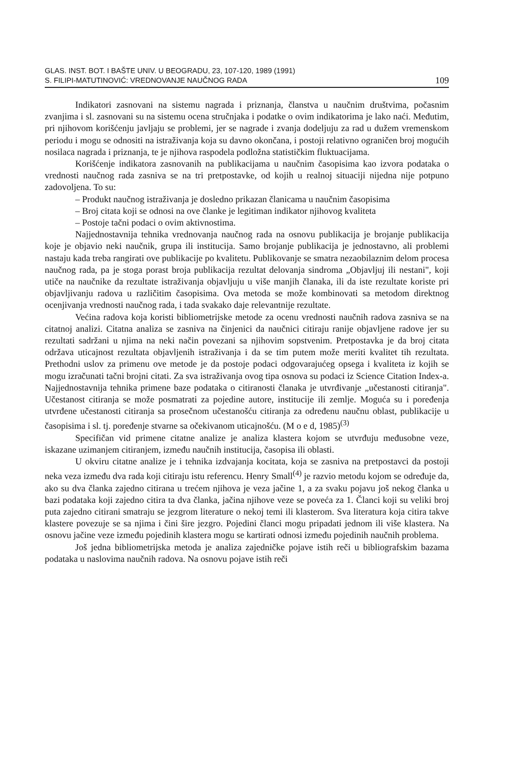GLAS. INST. BOT. I BAŠTE UNIV. U BEOGRADU, 23, 107-120, 1989 (1991)
S. FILIPI-MATUTINOVIĆ: VREDNOVANJE NAUČNOG RADA 109
Indikatori zasnovani na sistemu nagrada i priznanja, članstva u naučnim društvima, počasnim zvanjima i sl. zasnovani su na sistemu ocena stručnjaka i podatke o ovim indikatorima je lako naći. Međutim, pri njihovom korišćenju javljaju se problemi, jer se nagrade i zvanja dodeljuju za rad u dužem vremenskom periodu i mogu se odnositi na istraživanja koja su davno okončana, i postoji relativno ograničen broj mogućih nosilaca nagrada i priznanja, te je njihova raspodela podložna statističkim fluktuacijama.
Korišćenje indikatora zasnovanih na publikacijama u naučnim časopisima kao izvora podataka o vrednosti naučnog rada zasniva se na tri pretpostavke, od kojih u realnoj situaciji nijedna nije potpuno zadovoljena. To su:
– Produkt naučnog istraživanja je dosledno prikazan članicama u naučnim časopisima
– Broj citata koji se odnosi na ove članke je legitiman indikator njihovog kvaliteta
– Postoje tačni podaci o ovim aktivnostima.
Najjednostavnija tehnika vrednovanja naučnog rada na osnovu publikacija je brojanje publikacija koje je objavio neki naučnik, grupa ili institucija. Samo brojanje publikacija je jednostavno, ali problemi nastaju kada treba rangirati ove publikacije po kvalitetu. Publikovanje se smatra nezaobilaznim delom procesa naučnog rada, pa je stoga porast broja publikacija rezultat delovanja sindroma „Objavljuj ili nestani", koji utiče na naučnike da rezultate istraživanja objavljuju u više manjih članaka, ili da iste rezultate koriste pri objavljivanju radova u različitim časopisima. Ova metoda se može kombinovati sa metodom direktnog ocenjivanja vrednosti naučnog rada, i tada svakako daje relevantnije rezultate.
Većina radova koja koristi bibliometrijske metode za ocenu vrednosti naučnih radova zasniva se na citatnoj analizi. Citatna analiza se zasniva na činjenici da naučnici citiraju ranije objavljene radove jer su rezultati sadržani u njima na neki način povezani sa njihovim sopstvenim. Pretpostavka je da broj citata održava uticajnost rezultata objavljenih istraživanja i da se tim putem može meriti kvalitet tih rezultata. Prethodni uslov za primenu ove metode je da postoje podaci odgovarajućeg opsega i kvaliteta iz kojih se mogu izračunati tačni brojni citati. Za sva istraživanja ovog tipa osnova su podaci iz Science Citation Index-a. Najjednostavnija tehnika primene baze podataka o citiranosti članaka je utvrđivanje „učestanosti citiranja". Učestanost citiranja se može posmatrati za pojedine autore, institucije ili zemlje. Moguća su i poređenja utvrđene učestanosti citiranja sa prosečnom učestanošću citiranja za određenu naučnu oblast, publikacije u časopisima i sl. tj. poređenje stvarne sa očekivanom uticajnošću. (M o e d, 1985)<sup>(3)</sup>
Specifičan vid primene citatne analize je analiza klastera kojom se utvrđuju međusobne veze, iskazane uzimanjem citiranjem, između naučnih institucija, časopisa ili oblasti.
U okviru citatne analize je i tehnika izdvajanja kocitata, koja se zasniva na pretpostavci da postoji neka veza između dva rada koji citiraju istu referencu. Henry Small<sup>(4)</sup> je razvio metodu kojom se određuje da, ako su dva članka zajedno citirana u trećem njihova je veza jačine 1, a za svaku pojavu još nekog članka u bazi podataka koji zajedno citira ta dva članka, jačina njihove veze se poveća za 1. Članci koji su veliki broj puta zajedno citirani smatraju se jezgrom literature o nekoj temi ili klasterom. Sva literatura koja citira takve klastere povezuje se sa njima i čini šire jezgro. Pojedini članci mogu pripadati jednom ili više klastera. Na osnovu jačine veze između pojedinih klastera mogu se kartirati odnosi između pojedinih naučnih problema.
Još jedna bibliometrijska metoda je analiza zajedničke pojave istih reči u bibliografskim bazama podataka u naslovima naučnih radova. Na osnovu pojave istih reči